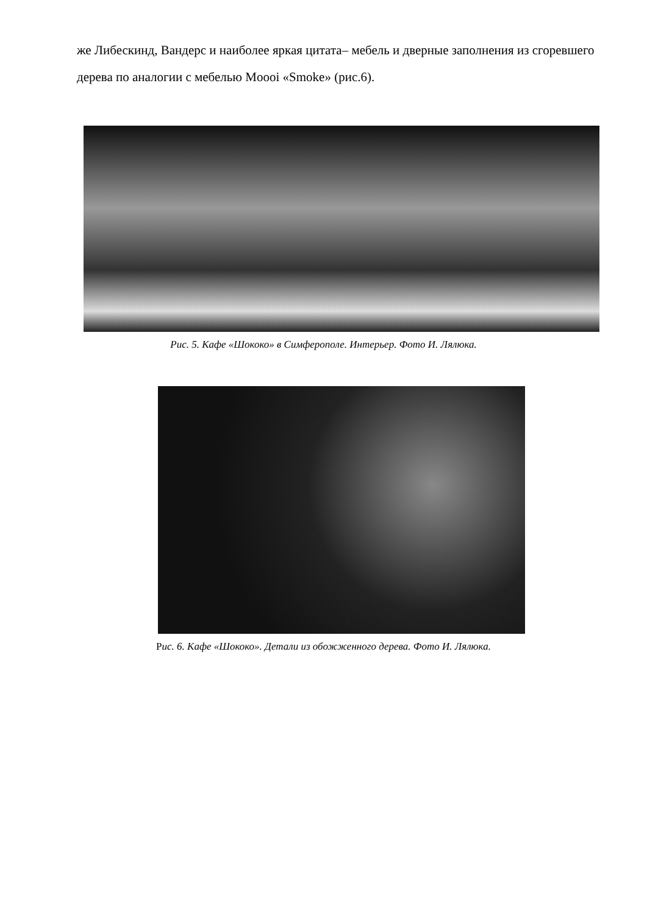же Либескинд, Вандерс и наиболее яркая цитата– мебель и дверные заполнения из сгоревшего дерева по аналогии с мебелью Moooi «Smoke» (рис.6).
Рис. 5. Кафе «Шококо» в Симферополе. Интерьер. Фото И. Лялюка.
Рис. 6. Кафе «Шококо». Детали из обожженного дерева. Фото И. Лялюка.